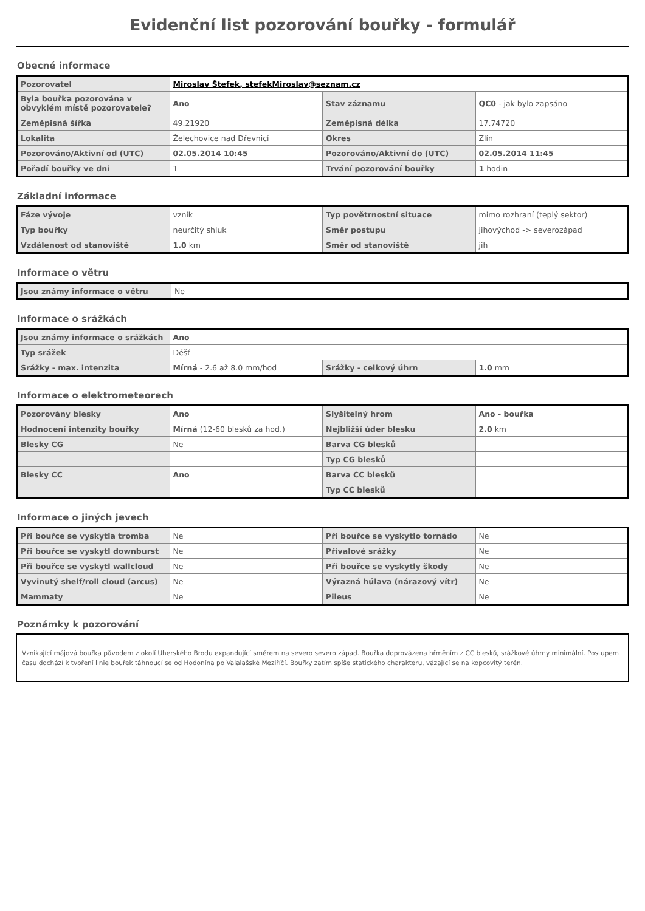Evidenční list pozorování bouřky - formulář
Obecné informace
| Pozorovatel | Miroslav Štefek, stefekMiroslav@seznam.cz | | |
| Byla bouřka pozorována v obvyklém místě pozorovatele? | Ano | Stav záznamu | QC0 - jak bylo zapsáno |
| Zeměpisná šířka | 49.21920 | Zeměpisná délka | 17.74720 |
| Lokalita | Želechovice nad Dřevnicí | Okres | Zlín |
| Pozorováno/Aktivní od (UTC) | 02.05.2014 10:45 | Pozorováno/Aktivní do (UTC) | 02.05.2014 11:45 |
| Pořadí bouřky ve dni | 1 | Trvání pozorování bouřky | 1 hodin |
Základní informace
| Fáze vývoje | vznik | Typ povětrnostní situace | mimo rozhraní (teplý sektor) |
| Typ bouřky | neurčitý shluk | Směr postupu | jihovýchod -> severozápad |
| Vzdálenost od stanoviště | 1.0 km | Směr od stanoviště | jih |
Informace o větru
| Jsou známy informace o větru | Ne |
Informace o srážkách
| Jsou známy informace o srážkách | Ano | | |
| Typ srážek | Déšť | | |
| Srážky - max. intenzita | Mírná - 2.6 až 8.0 mm/hod | Srážky - celkový úhrn | 1.0 mm |
Informace o elektrometeorech
| Pozorovány blesky | Ano | Slyšitelný hrom | Ano - bouřka |
| Hodnocení intenzity bouřky | Mírná (12-60 blesků za hod.) | Nejbližší úder blesku | 2.0 km |
| Blesky CG | Ne | Barva CG blesků | |
| | | Typ CG blesků | |
| Blesky CC | Ano | Barva CC blesků | |
| | | Typ CC blesků | |
Informace o jiných jevech
| Při bouřce se vyskytla tromba | Ne | Při bouřce se vyskytlo tornádo | Ne |
| Při bouřce se vyskytl downburst | Ne | Přívalové srážky | Ne |
| Při bouřce se vyskytl wallcloud | Ne | Při bouřce se vyskytly škody | Ne |
| Vyvinutý shelf/roll cloud (arcus) | Ne | Výrazná húlava (nárazový vítr) | Ne |
| Mammaty | Ne | Pileus | Ne |
Poznámky k pozorování
Vznikající májová bouřka původem z okolí Uherského Brodu expandující směrem na severo severo západ. Bouřka doprovázena hřměním z CC blesků, srážkové úhrny minimální. Postupem času dochází k tvoření linie bouřek táhnoucí se od Hodonína po Valalašské Meziříčí. Bouřky zatím spíše statického charakteru, vázající se na kopcovitý terén.